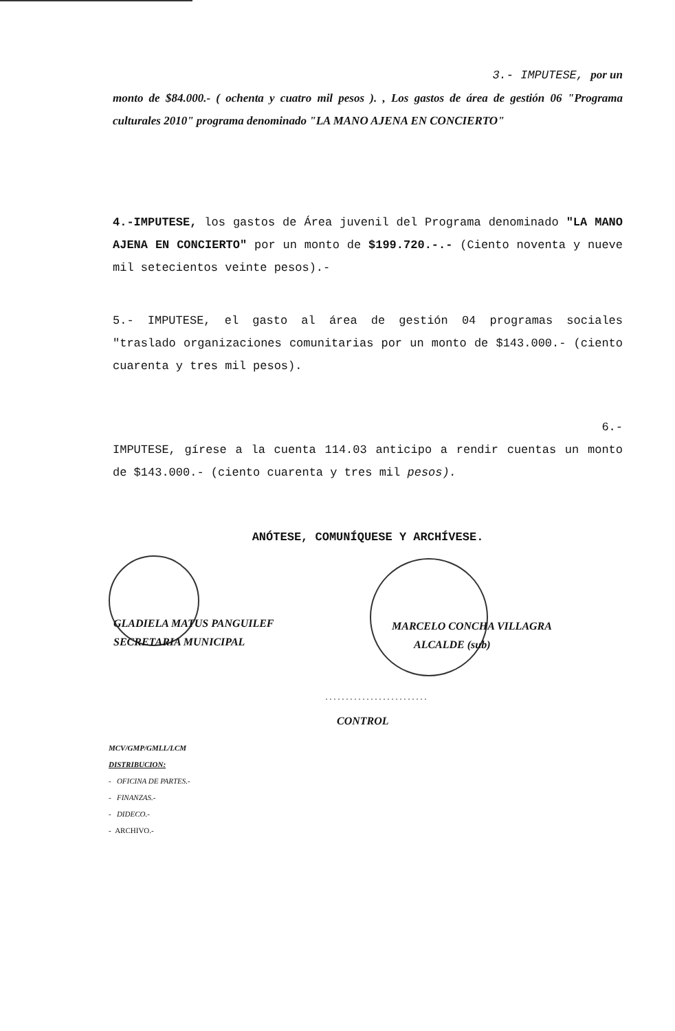3.- IMPUTESE, por un
monto de $84.000.- ( ochenta y cuatro mil pesos ). , Los gastos de área de gestión 06 "Programa culturales 2010" programa denominado "LA MANO AJENA EN CONCIERTO"
4.-IMPUTESE, los gastos de Área juvenil del Programa denominado "LA MANO AJENA EN CONCIERTO" por un monto de $199.720.-.- (Ciento noventa y nueve mil setecientos veinte pesos).-
5.- IMPUTESE, el gasto al área de gestión 04 programas sociales "traslado organizaciones comunitarias por un monto de $143.000.- (ciento cuarenta y tres mil pesos).
6.-
IMPUTESE, gírese a la cuenta 114.03 anticipo a rendir cuentas un monto de $143.000.- (ciento cuarenta y tres mil pesos).
ANÓTESE, COMUNÍQUESE Y ARCHÍVESE.
GLADIELA MATUS PANGUILEF
SECRETARIA MUNICIPAL
MARCELO CONCHA VILLAGRA
ALCALDE (sub)
.........................
CONTROL
MCV/GMP/GMLL/LCM
DISTRIBUCION:
- OFICINA DE PARTES.-
- FINANZAS.-
- DIDECO.-
- ARCHIVO.-